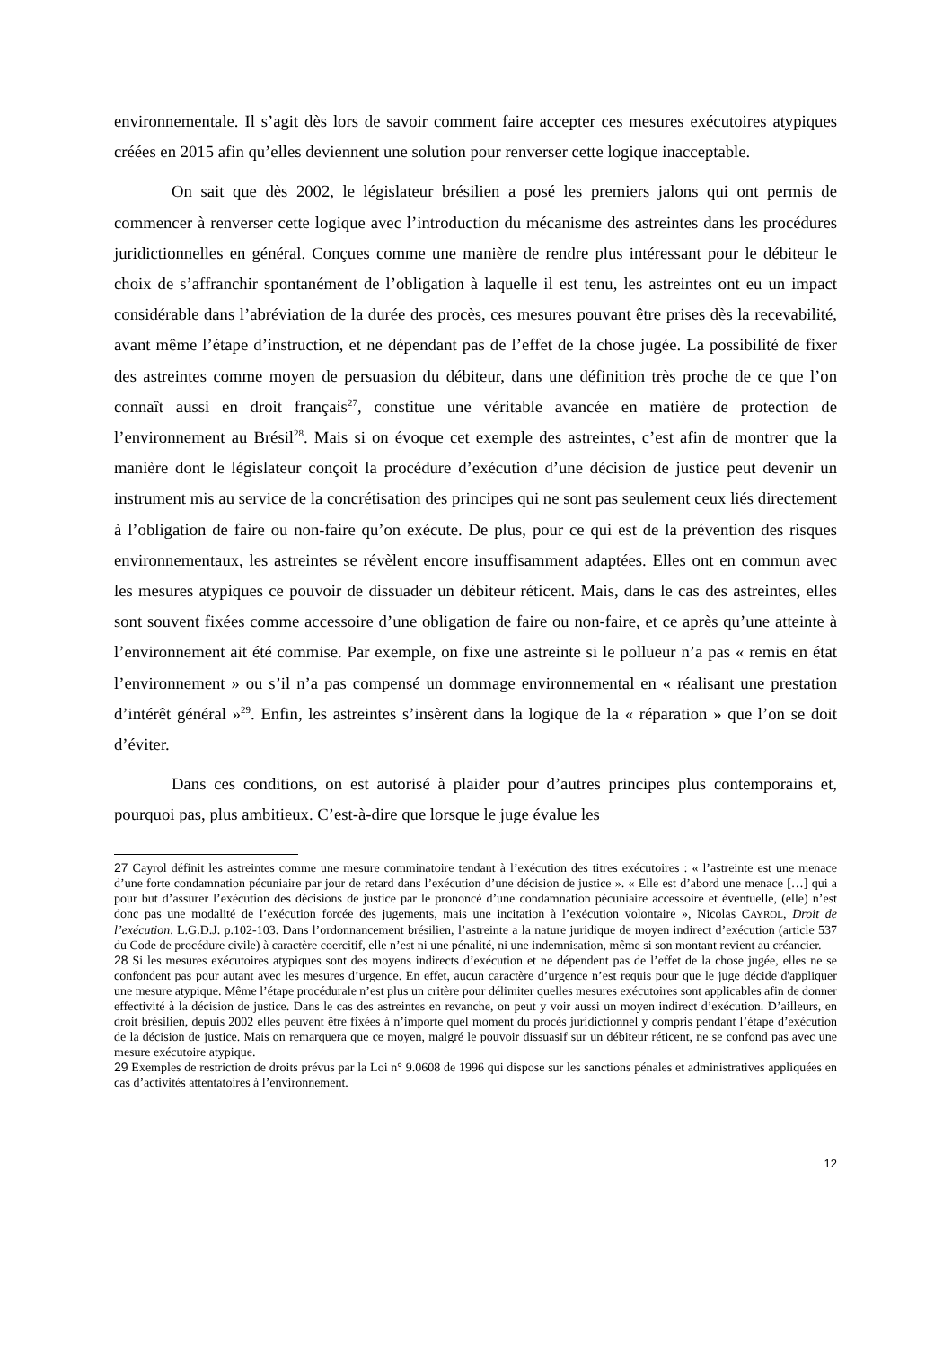environnementale. Il s’agit dès lors de savoir comment faire accepter ces mesures exécutoires atypiques créées en 2015 afin qu’elles deviennent une solution pour renverser cette logique inacceptable.
On sait que dès 2002, le législateur brésilien a posé les premiers jalons qui ont permis de commencer à renverser cette logique avec l’introduction du mécanisme des astreintes dans les procédures juridictionnelles en général. Conçues comme une manière de rendre plus intéressant pour le débiteur le choix de s’affranchir spontanément de l’obligation à laquelle il est tenu, les astreintes ont eu un impact considérable dans l’abréviation de la durée des procès, ces mesures pouvant être prises dès la recevabilité, avant même l’étape d’instruction, et ne dépendant pas de l’effet de la chose jugée. La possibilité de fixer des astreintes comme moyen de persuasion du débiteur, dans une définition très proche de ce que l’on connaît aussi en droit français<sup>27</sup>, constitue une véritable avancée en matière de protection de l’environnement au Brésil<sup>28</sup>. Mais si on évoque cet exemple des astreintes, c’est afin de montrer que la manière dont le législateur conçoit la procédure d’exécution d’une décision de justice peut devenir un instrument mis au service de la concrétisation des principes qui ne sont pas seulement ceux liés directement à l’obligation de faire ou non-faire qu’on exécute. De plus, pour ce qui est de la prévention des risques environnementaux, les astreintes se révèlent encore insuffisamment adaptées. Elles ont en commun avec les mesures atypiques ce pouvoir de dissuader un débiteur réticent. Mais, dans le cas des astreintes, elles sont souvent fixées comme accessoire d’une obligation de faire ou non-faire, et ce après qu’une atteinte à l’environnement ait été commise. Par exemple, on fixe une astreinte si le pollueur n’a pas « remis en état l’environnement » ou s’il n’a pas compensé un dommage environnemental en « réalisant une prestation d’intérêt général »<sup>29</sup>. Enfin, les astreintes s’insèrent dans la logique de la « réparation » que l’on se doit d’éviter.
Dans ces conditions, on est autorisé à plaider pour d’autres principes plus contemporains et, pourquoi pas, plus ambitieux. C’est-à-dire que lorsque le juge évalue les
27 Cayrol définit les astreintes comme une mesure comminatoire tendant à l’exécution des titres exécutoires : « l’astreinte est une menace d’une forte condamnation pécuniaire par jour de retard dans l’exécution d’une décision de justice ». « Elle est d’abord une menace […] qui a pour but d’assurer l’exécution des décisions de justice par le prononcé d’une condamnation pécuniaire accessoire et éventuelle, (elle) n’est donc pas une modalité de l’exécution forcée des jugements, mais une incitation à l’exécution volontaire », Nicolas CAYROL, Droit de l’exécution. L.G.D.J. p.102-103. Dans l’ordonnancement brésilien, l’astreinte a la nature juridique de moyen indirect d’exécution (article 537 du Code de procédure civile) à caractère coercitif, elle n’est ni une pénalité, ni une indemnisation, même si son montant revient au créancier.
28 Si les mesures exécutoires atypiques sont des moyens indirects d’exécution et ne dépendent pas de l’effet de la chose jugée, elles ne se confondent pas pour autant avec les mesures d’urgence. En effet, aucun caractère d’urgence n’est requis pour que le juge décide d'appliquer une mesure atypique. Même l’étape procédurale n’est plus un critère pour délimiter quelles mesures exécutoires sont applicables afin de donner effectivité à la décision de justice. Dans le cas des astreintes en revanche, on peut y voir aussi un moyen indirect d’exécution. D’ailleurs, en droit brésilien, depuis 2002 elles peuvent être fixées à n’importe quel moment du procès juridictionnel y compris pendant l’étape d’exécution de la décision de justice. Mais on remarquera que ce moyen, malgré le pouvoir dissuasif sur un débiteur réticent, ne se confond pas avec une mesure exécutoire atypique.
29 Exemples de restriction de droits prévus par la Loi n° 9.0608 de 1996 qui dispose sur les sanctions pénales et administratives appliquées en cas d’activités attentatoires à l’environnement.
12